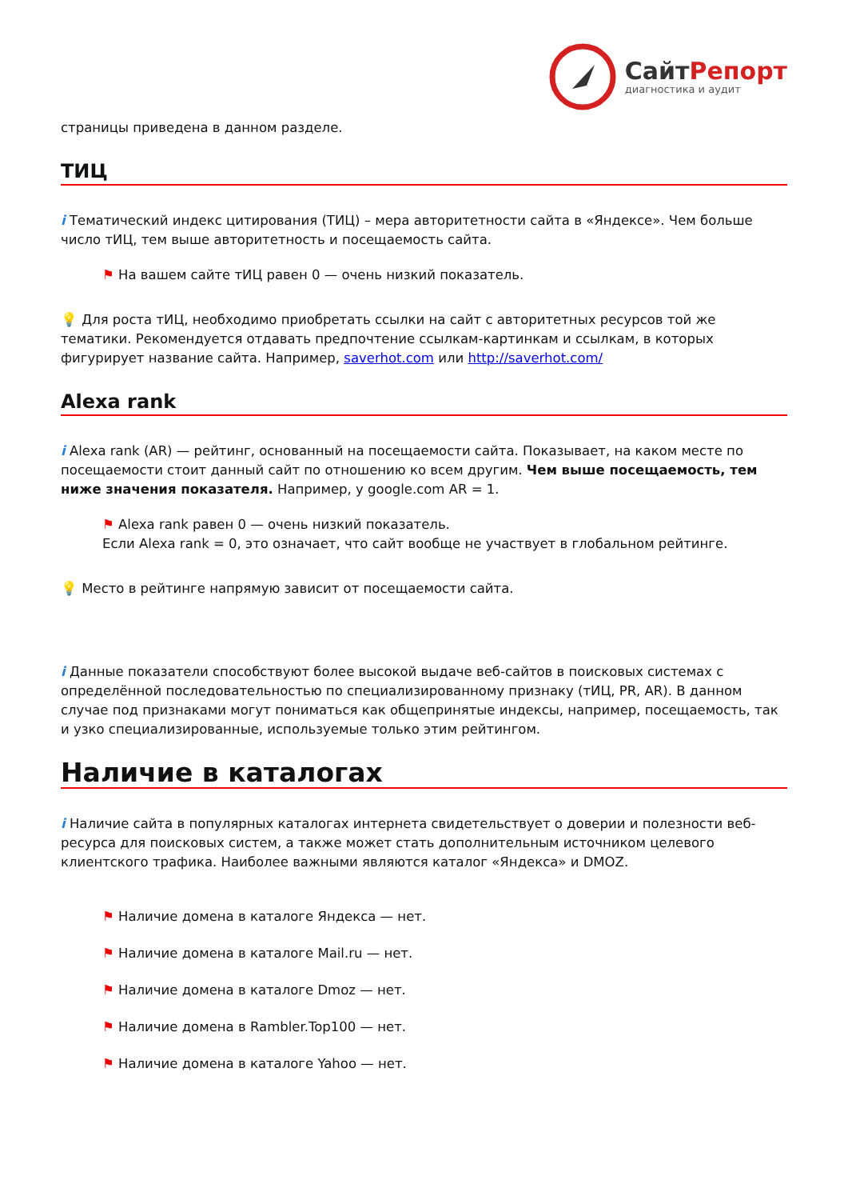СайтРепорт
диагностика и аудит
страницы приведена в данном разделе.
ТИЦ
i Тематический индекс цитирования (ТИЦ) – мера авторитетности сайта в «Яндексе». Чем больше число тИЦ, тем выше авторитетность и посещаемость сайта.
⚑ На вашем сайте тИЦ равен 0 — очень низкий показатель.
💡 Для роста тИЦ, необходимо приобретать ссылки на сайт с авторитетных ресурсов той же тематики. Рекомендуется отдавать предпочтение ссылкам-картинкам и ссылкам, в которых фигурирует название сайта. Например, saverhot.com или http://saverhot.com/
Alexa rank
i Alexa rank (AR) — рейтинг, основанный на посещаемости сайта. Показывает, на каком месте по посещаемости стоит данный сайт по отношению ко всем другим. Чем выше посещаемость, тем ниже значения показателя. Например, у google.com AR = 1.
⚑ Alexa rank равен 0 — очень низкий показатель.
Если Alexa rank = 0, это означает, что сайт вообще не участвует в глобальном рейтинге.
💡 Место в рейтинге напрямую зависит от посещаемости сайта.
i Данные показатели способствуют более высокой выдаче веб-сайтов в поисковых системах с определённой последовательностью по специализированному признаку (тИЦ, PR, AR). В данном случае под признаками могут пониматься как общепринятые индексы, например, посещаемость, так и узко специализированные, используемые только этим рейтингом.
Наличие в каталогах
i Наличие сайта в популярных каталогах интернета свидетельствует о доверии и полезности веб-ресурса для поисковых систем, а также может стать дополнительным источником целевого клиентского трафика. Наиболее важными являются каталог «Яндекса» и DMOZ.
⚑ Наличие домена в каталоге Яндекса — нет.
⚑ Наличие домена в каталоге Mail.ru — нет.
⚑ Наличие домена в каталоге Dmoz — нет.
⚑ Наличие домена в Rambler.Top100 — нет.
⚑ Наличие домена в каталоге Yahoo — нет.